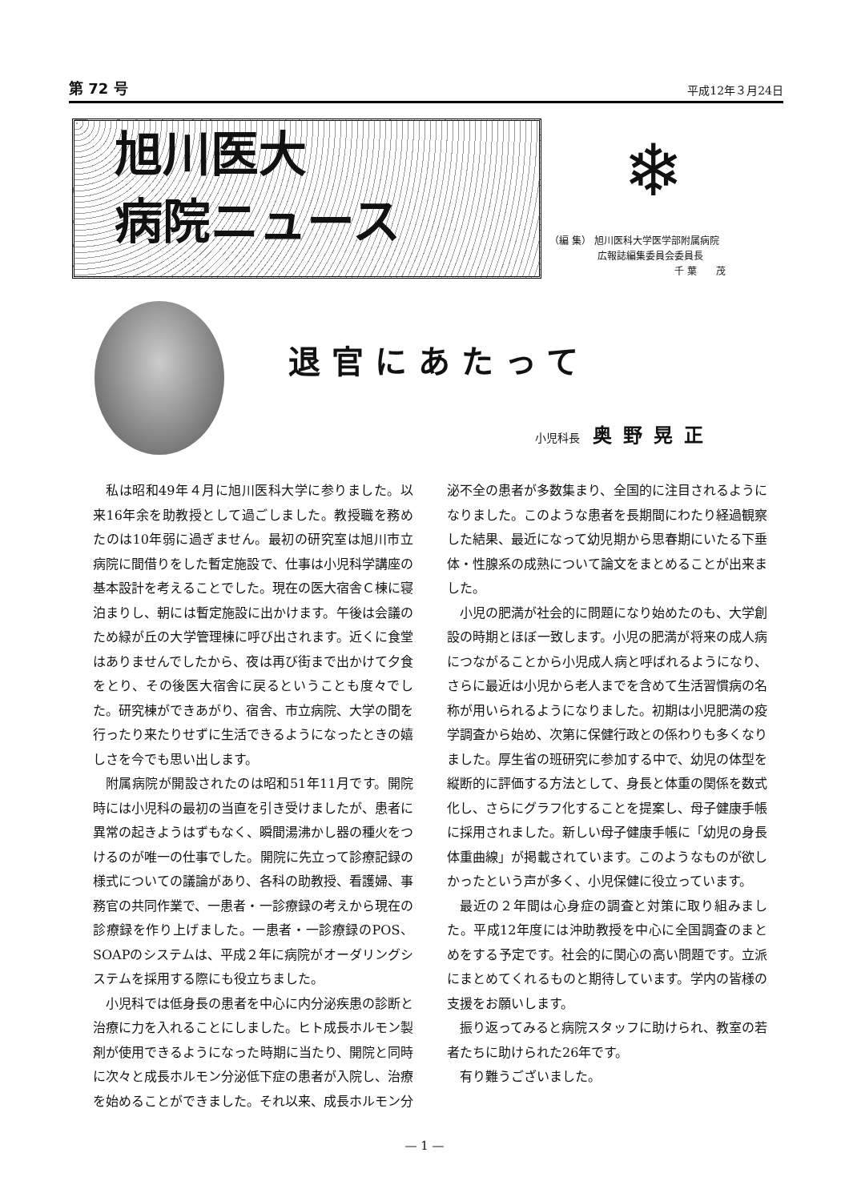第 72 号 平成12年３月24日
旭川医大
病院ニュース
❄
（編 集） 旭川医科大学医学部附属病院
　　　　　広報誌編集委員会委員長
　　　　　　　　　　　　　千 葉　　茂
退官にあたって
小児科長 奥野晃正
私は昭和49年４月に旭川医科大学に参りました。以来16年余を助教授として過ごしました。教授職を務めたのは10年弱に過ぎません。最初の研究室は旭川市立病院に間借りをした暫定施設で、仕事は小児科学講座の基本設計を考えることでした。現在の医大宿舎Ｃ棟に寝泊まりし、朝には暫定施設に出かけます。午後は会議のため緑が丘の大学管理棟に呼び出されます。近くに食堂はありませんでしたから、夜は再び街まで出かけて夕食をとり、その後医大宿舎に戻るということも度々でした。研究棟ができあがり、宿舎、市立病院、大学の間を行ったり来たりせずに生活できるようになったときの嬉しさを今でも思い出します。
附属病院が開設されたのは昭和51年11月です。開院時には小児科の最初の当直を引き受けましたが、患者に異常の起きようはずもなく、瞬間湯沸かし器の種火をつけるのが唯一の仕事でした。開院に先立って診療記録の様式についての議論があり、各科の助教授、看護婦、事務官の共同作業で、一患者・一診療録の考えから現在の診療録を作り上げました。一患者・一診療録のPOS、SOAPのシステムは、平成２年に病院がオーダリングシステムを採用する際にも役立ちました。
小児科では低身長の患者を中心に内分泌疾患の診断と治療に力を入れることにしました。ヒト成長ホルモン製剤が使用できるようになった時期に当たり、開院と同時に次々と成長ホルモン分泌低下症の患者が入院し、治療を始めることができました。それ以来、成長ホルモン分泌不全の患者が多数集まり、全国的に注目されるようになりました。このような患者を長期間にわたり経過観察した結果、最近になって幼児期から思春期にいたる下垂体・性腺系の成熟について論文をまとめることが出来ました。
小児の肥満が社会的に問題になり始めたのも、大学創設の時期とほぼ一致します。小児の肥満が将来の成人病につながることから小児成人病と呼ばれるようになり、さらに最近は小児から老人までを含めて生活習慣病の名称が用いられるようになりました。初期は小児肥満の疫学調査から始め、次第に保健行政との係わりも多くなりました。厚生省の班研究に参加する中で、幼児の体型を縦断的に評価する方法として、身長と体重の関係を数式化し、さらにグラフ化することを提案し、母子健康手帳に採用されました。新しい母子健康手帳に「幼児の身長体重曲線」が掲載されています。このようなものが欲しかったという声が多く、小児保健に役立っています。
最近の２年間は心身症の調査と対策に取り組みました。平成12年度には沖助教授を中心に全国調査のまとめをする予定です。社会的に関心の高い問題です。立派にまとめてくれるものと期待しています。学内の皆様の支援をお願いします。
振り返ってみると病院スタッフに助けられ、教室の若者たちに助けられた26年です。
有り難うございました。
— 1 —